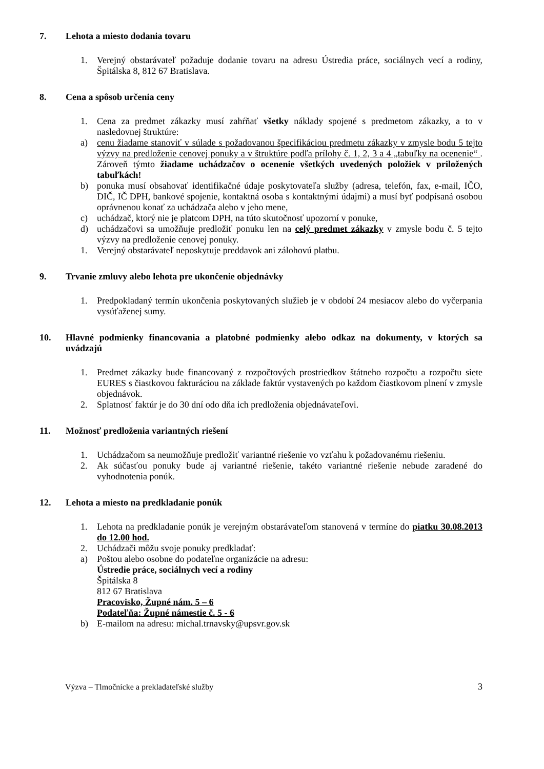7. Lehota a miesto dodania tovaru
1. Verejný obstarávateľ požaduje dodanie tovaru na adresu Ústredia práce, sociálnych vecí a rodiny, Špitálska 8, 812 67 Bratislava.
8. Cena a spôsob určenia ceny
1. Cena za predmet zákazky musí zahŕňať všetky náklady spojené s predmetom zákazky, a to v nasledovnej štruktúre:
a) cenu žiadame stanoviť v súlade s požadovanou špecifikáciou predmetu zákazky v zmysle bodu 5 tejto výzvy na predloženie cenovej ponuky a v štruktúre podľa prílohy č. 1, 2, 3 a 4 „tabuľky na ocenenie“ . Zároveň týmto žiadame uchádzačov o ocenenie všetkých uvedených položiek v priložených tabuľkách!
b) ponuka musí obsahovať identifikačné údaje poskytovateľa služby (adresa, telefón, fax, e-mail, IČO, DIČ, IČ DPH, bankové spojenie, kontaktná osoba s kontaktnými údajmi) a musí byť podpísaná osobou oprávnenou konať za uchádzača alebo v jeho mene,
c) uchádzač, ktorý nie je platcom DPH, na túto skutočnosť upozorní v ponuke,
d) uchádzačovi sa umožňuje predložiť ponuku len na celý predmet zákazky v zmysle bodu č. 5 tejto výzvy na predloženie cenovej ponuky.
1. Verejný obstarávateľ neposkytuje preddavok ani zálohovú platbu.
9. Trvanie zmluvy alebo lehota pre ukončenie objednávky
1. Predpokladaný termín ukončenia poskytovaných služieb je v období 24 mesiacov alebo do vyčerpania vysúťaženej sumy.
10. Hlavné podmienky financovania a platobné podmienky alebo odkaz na dokumenty, v ktorých sa uvádzajú
1. Predmet zákazky bude financovaný z rozpočtových prostriedkov štátneho rozpočtu a rozpočtu siete EURES s čiastkovou fakturáciou na základe faktúr vystavených po každom čiastkovom plnení v zmysle objednávok.
2. Splatnosť faktúr je do 30 dní odo dňa ich predloženia objednávateľovi.
11. Možnosť predloženia variantných riešení
1. Uchádzačom sa neumožňuje predložiť variantné riešenie vo vzťahu k požadovanému riešeniu.
2. Ak súčasťou ponuky bude aj variantné riešenie, takéto variantné riešenie nebude zaradené do vyhodnotenia ponúk.
12. Lehota a miesto na predkladanie ponúk
1. Lehota na predkladanie ponúk je verejným obstarávateľom stanovená v termíne do piatku 30.08.2013 do 12.00 hod.
2. Uchádzači môžu svoje ponuky predkladať:
a) Poštou alebo osobne do podateľne organizácie na adresu:
Ústredie práce, sociálnych vecí a rodiny
Špitálska 8
812 67 Bratislava
Pracovisko, Župné nám. 5 – 6
Podateľňa: Župné námestie č. 5 - 6
b) E-mailom na adresu: michal.trnavsky@upsvr.gov.sk
Výzva – Tlmočnícke a prekladateľské služby 3